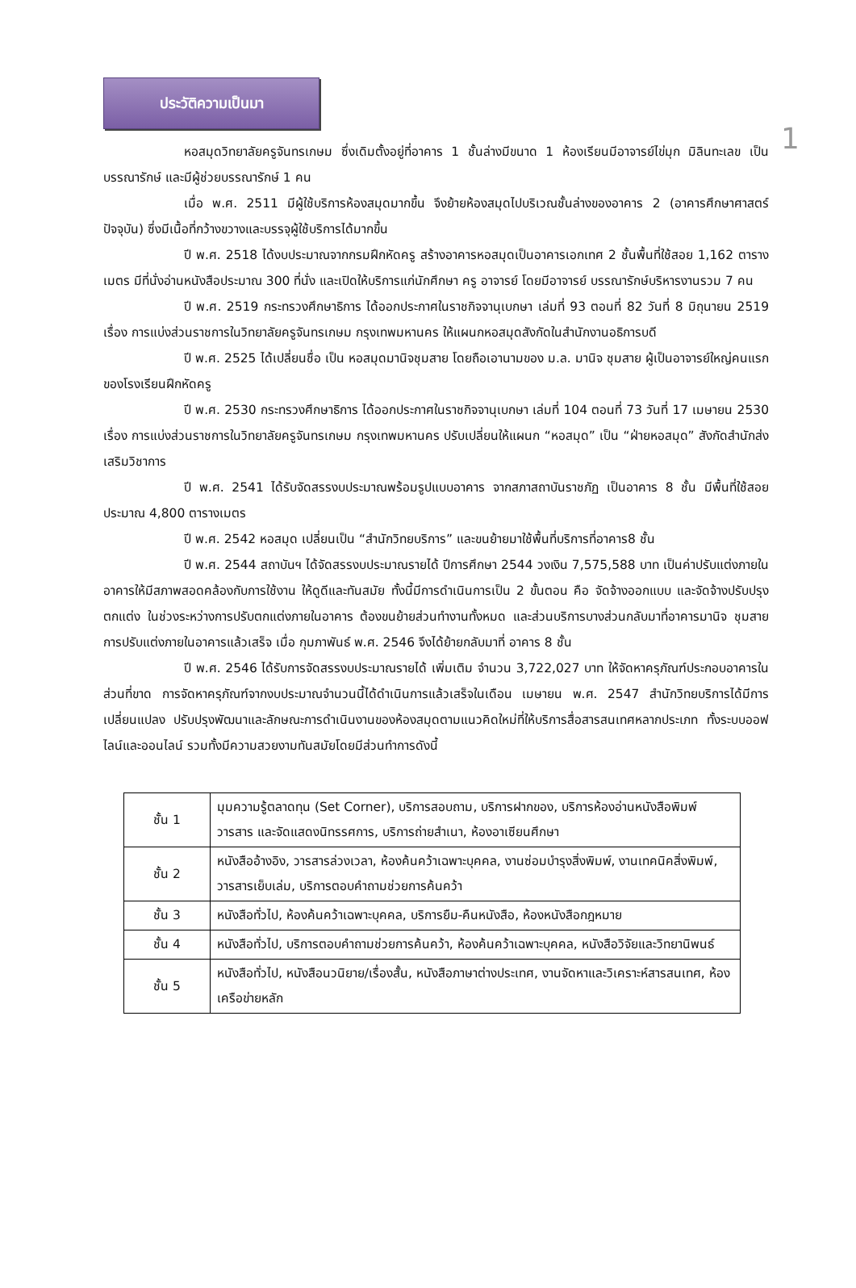1
ประวัติความเป็นมา
หอสมุดวิทยาลัยครูจันทรเกษม ซึ่งเดิมตั้งอยู่ที่อาคาร 1 ชั้นล่างมีขนาด 1 ห้องเรียนมีอาจารย์ไข่มุก มิลินทะเลข เป็น บรรณารักษ์ และมีผู้ช่วยบรรณารักษ์ 1 คน
เมื่อ พ.ศ. 2511 มีผู้ใช้บริการห้องสมุดมากขึ้น จึงย้ายห้องสมุดไปบริเวณชั้นล่างของอาคาร 2 (อาคารศึกษาศาสตร์ปัจจุบัน) ซึ่งมีเนื้อที่กว้างขวางและบรรจุผู้ใช้บริการได้มากขึ้น
ปี พ.ศ. 2518 ได้งบประมาณจากกรมฝึกหัดครู สร้างอาคารหอสมุดเป็นอาคารเอกเทศ 2 ชั้นพื้นที่ใช้สอย 1,162 ตารางเมตร มีที่นั่งอ่านหนังสือประมาณ 300 ที่นั่ง และเปิดให้บริการแก่นักศึกษา ครู อาจารย์ โดยมีอาจารย์ บรรณารักษ์บริหารงานรวม 7 คน
ปี พ.ศ. 2519 กระทรวงศึกษาธิการ ได้ออกประกาศในราชกิจจานุเบกษา เล่มที่ 93 ตอนที่ 82 วันที่ 8 มิถุนายน 2519 เรื่อง การแบ่งส่วนราชการในวิทยาลัยครูจันทรเกษม กรุงเทพมหานคร ให้แผนกหอสมุดสังกัดในสำนักงานอธิการบดี
ปี พ.ศ. 2525 ได้เปลี่ยนชื่อ เป็น หอสมุดมานิจชุมสาย โดยถือเอานามของ ม.ล. มานิจ ชุมสาย ผู้เป็นอาจารย์ใหญ่คนแรกของโรงเรียนฝึกหัดครู
ปี พ.ศ. 2530 กระทรวงศึกษาธิการ ได้ออกประกาศในราชกิจจานุเบกษา เล่มที่ 104 ตอนที่ 73 วันที่ 17 เมษายน 2530 เรื่อง การแบ่งส่วนราชการในวิทยาลัยครูจันทรเกษม กรุงเทพมหานคร ปรับเปลี่ยนให้แผนก “หอสมุด” เป็น “ฝ่ายหอสมุด” สังกัดสำนักส่งเสริมวิชาการ
ปี พ.ศ. 2541 ได้รับจัดสรรงบประมาณพร้อมรูปแบบอาคาร จากสภาสถาบันราชภัฏ เป็นอาคาร 8 ชั้น มีพื้นที่ใช้สอย ประมาณ 4,800 ตารางเมตร
ปี พ.ศ. 2542 หอสมุด เปลี่ยนเป็น “สำนักวิทยบริการ” และขนย้ายมาใช้พื้นที่บริการที่อาคาร8 ชั้น
ปี พ.ศ. 2544 สถาบันฯ ได้จัดสรรงบประมาณรายได้ ปีการศึกษา 2544 วงเงิน 7,575,588 บาท เป็นค่าปรับแต่งภายในอาคารให้มีสภาพสอดคล้องกับการใช้งาน ให้ดูดีและทันสมัย ทั้งนี้มีการดำเนินการเป็น 2 ขั้นตอน คือ จัดจ้างออกแบบ และจัดจ้างปรับปรุงตกแต่ง ในช่วงระหว่างการปรับตกแต่งภายในอาคาร ต้องขนย้ายส่วนทำงานทั้งหมด และส่วนบริการบางส่วนกลับมาที่อาคารมานิจ ชุมสาย การปรับแต่งภายในอาคารแล้วเสร็จ เมื่อ กุมภาพันธ์ พ.ศ. 2546 จึงได้ย้ายกลับมาที่ อาคาร 8 ชั้น
ปี พ.ศ. 2546 ได้รับการจัดสรรงบประมาณรายได้ เพิ่มเติม จำนวน 3,722,027 บาท ให้จัดหาครุภัณฑ์ประกอบอาคารในส่วนที่ขาด การจัดหาครุภัณฑ์จากงบประมาณจำนวนนี้ได้ดำเนินการแล้วเสร็จในเดือน เมษายน พ.ศ. 2547 สำนักวิทยบริการได้มีการเปลี่ยนแปลง ปรับปรุงพัฒนาและลักษณะการดำเนินงานของห้องสมุดตามแนวคิดใหม่ที่ให้บริการสื่อสารสนเทศหลากประเภท ทั้งระบบออฟไลน์และออนไลน์ รวมทั้งมีความสวยงามทันสมัยโดยมีส่วนทำการดังนี้
| ชั้น 1 | มุมความรู้ตลาดทุน (Set Corner), บริการสอบถาม, บริการฝากของ, บริการห้องอ่านหนังสือพิมพ์ วารสาร และจัดแสดงนิทรรศการ, บริการถ่ายสำเนา, ห้องอาเซียนศึกษา |
| ชั้น 2 | หนังสืออ้างอิง, วารสารล่วงเวลา, ห้องค้นคว้าเฉพาะบุคคล, งานซ่อมบำรุงสิ่งพิมพ์, งานเทคนิคสิ่งพิมพ์, วารสารเย็บเล่ม, บริการตอบคำถามช่วยการค้นคว้า |
| ชั้น 3 | หนังสือทั่วไป, ห้องค้นคว้าเฉพาะบุคคล, บริการยืม-คืนหนังสือ, ห้องหนังสือกฎหมาย |
| ชั้น 4 | หนังสือทั่วไป, บริการตอบคำถามช่วยการค้นคว้า, ห้องค้นคว้าเฉพาะบุคคล, หนังสือวิจัยและวิทยานิพนธ์ |
| ชั้น 5 | หนังสือทั่วไป, หนังสือนวนิยาย/เรื่องสั้น, หนังสือภาษาต่างประเทศ, งานจัดหาและวิเคราะห์สารสนเทศ, ห้องเครือข่ายหลัก |